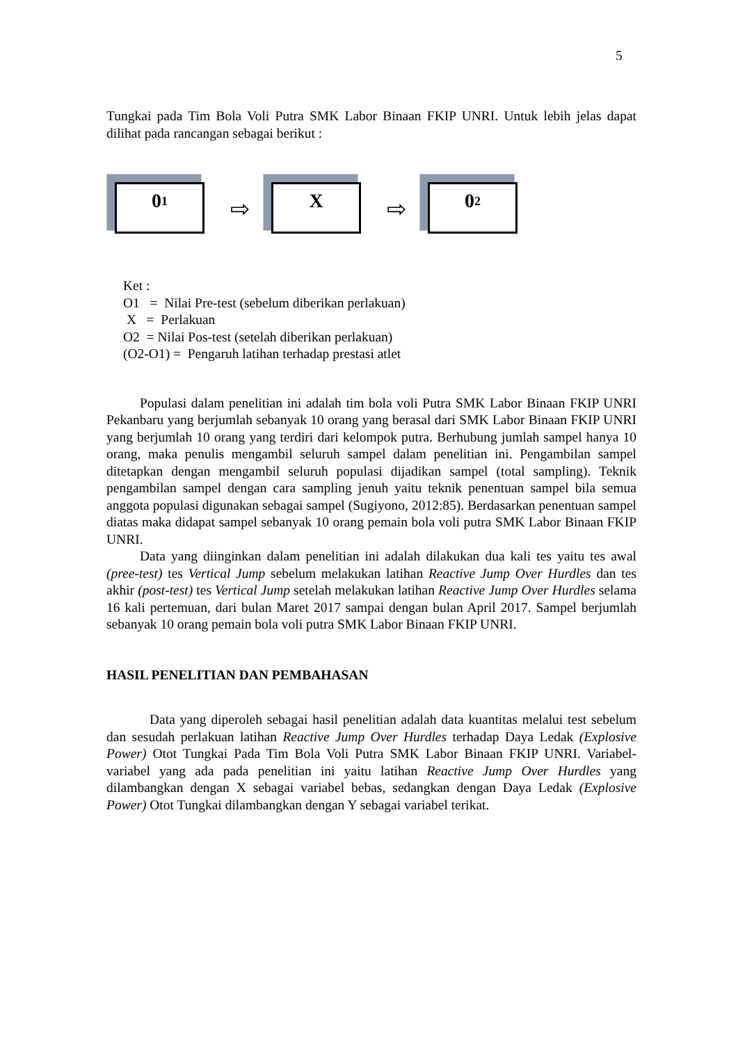5
Tungkai pada Tim Bola Voli Putra SMK Labor Binaan FKIP UNRI. Untuk lebih jelas dapat dilihat pada rancangan sebagai berikut :
0<sub>1</sub>
⇨
X
⇨
0<sub>2</sub>
Ket :
O1 = Nilai Pre-test (sebelum diberikan perlakuan)
X = Perlakuan
O2 = Nilai Pos-test (setelah diberikan perlakuan)
(O2-O1) = Pengaruh latihan terhadap prestasi atlet
Populasi dalam penelitian ini adalah tim bola voli Putra SMK Labor Binaan FKIP UNRI Pekanbaru yang berjumlah sebanyak 10 orang yang berasal dari SMK Labor Binaan FKIP UNRI yang berjumlah 10 orang yang terdiri dari kelompok putra. Berhubung jumlah sampel hanya 10 orang, maka penulis mengambil seluruh sampel dalam penelitian ini. Pengambilan sampel ditetapkan dengan mengambil seluruh populasi dijadikan sampel (total sampling). Teknik pengambilan sampel dengan cara sampling jenuh yaitu teknik penentuan sampel bila semua anggota populasi digunakan sebagai sampel (Sugiyono, 2012:85). Berdasarkan penentuan sampel diatas maka didapat sampel sebanyak 10 orang pemain bola voli putra SMK Labor Binaan FKIP UNRI.
Data yang diinginkan dalam penelitian ini adalah dilakukan dua kali tes yaitu tes awal (pree-test) tes Vertical Jump sebelum melakukan latihan Reactive Jump Over Hurdles dan tes akhir (post-test) tes Vertical Jump setelah melakukan latihan Reactive Jump Over Hurdles selama 16 kali pertemuan, dari bulan Maret 2017 sampai dengan bulan April 2017. Sampel berjumlah sebanyak 10 orang pemain bola voli putra SMK Labor Binaan FKIP UNRI.
HASIL PENELITIAN DAN PEMBAHASAN
Data yang diperoleh sebagai hasil penelitian adalah data kuantitas melalui test sebelum dan sesudah perlakuan latihan Reactive Jump Over Hurdles terhadap Daya Ledak (Explosive Power) Otot Tungkai Pada Tim Bola Voli Putra SMK Labor Binaan FKIP UNRI. Variabel-variabel yang ada pada penelitian ini yaitu latihan Reactive Jump Over Hurdles yang dilambangkan dengan X sebagai variabel bebas, sedangkan dengan Daya Ledak (Explosive Power) Otot Tungkai dilambangkan dengan Y sebagai variabel terikat.